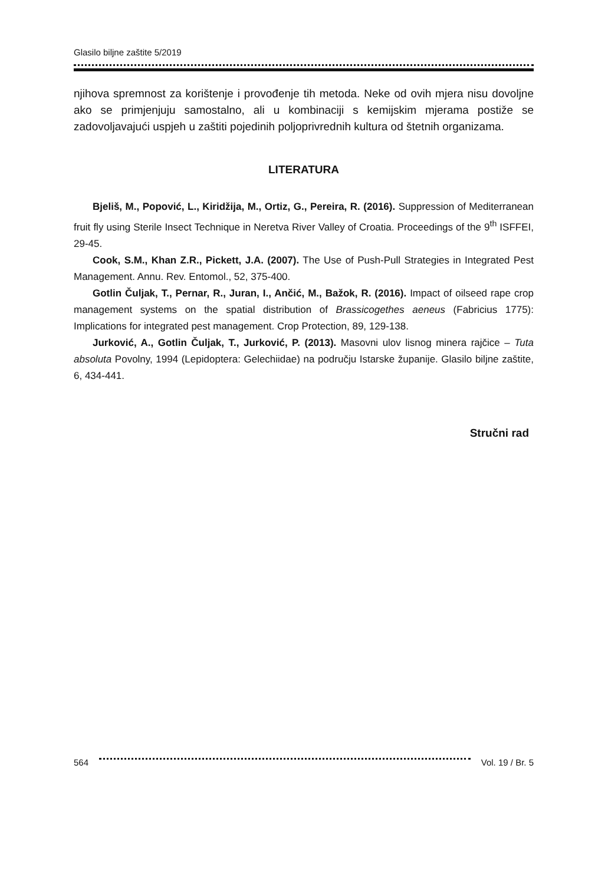Glasilo biljne zaštite 5/2019
njihova spremnost za korištenje i provođenje tih metoda. Neke od ovih mjera nisu dovoljne ako se primjenjuju samostalno, ali u kombinaciji s kemijskim mjerama postiže se zadovoljavajući uspjeh u zaštiti pojedinih poljoprivrednih kultura od štetnih organizama.
LITERATURA
Bjeliš, M., Popović, L., Kiridžija, M., Ortiz, G., Pereira, R. (2016). Suppression of Mediterranean fruit fly using Sterile Insect Technique in Neretva River Valley of Croatia. Proceedings of the 9<sup>th</sup> ISFFEI, 29-45.
Cook, S.M., Khan Z.R., Pickett, J.A. (2007). The Use of Push-Pull Strategies in Integrated Pest Management. Annu. Rev. Entomol., 52, 375-400.
Gotlin Čuljak, T., Pernar, R., Juran, I., Ančić, M., Bažok, R. (2016). Impact of oilseed rape crop management systems on the spatial distribution of Brassicogethes aeneus (Fabricius 1775): Implications for integrated pest management. Crop Protection, 89, 129-138.
Jurković, A., Gotlin Čuljak, T., Jurković, P. (2013). Masovni ulov lisnog minera rajčice – Tuta absoluta Povolny, 1994 (Lepidoptera: Gelechiidae) na području Istarske županije. Glasilo biljne zaštite, 6, 434-441.
Stručni rad
564 Vol. 19 / Br. 5